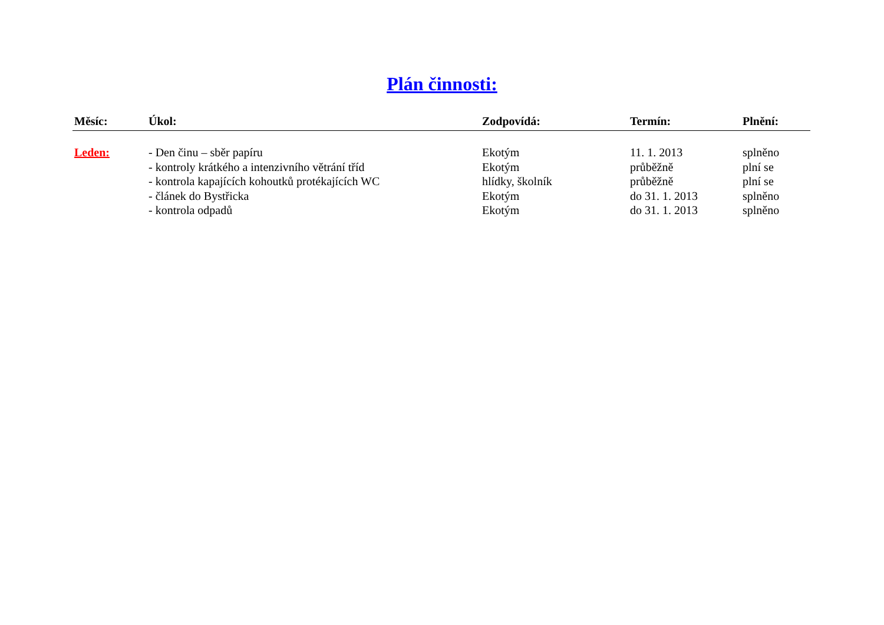Plán činnosti:
| Měsíc: | Úkol: | Zodpovídá: | Termín: | Plnění: |
| --- | --- | --- | --- | --- |
| Leden: | - Den činu – sběr papíru | Ekotým | 11. 1. 2013 | splněno |
| | - kontroly krátkého a intenzivního větrání tříd | Ekotým | průběžně | plní se |
| | - kontrola kapajících kohoutků protékajících WC | hlídky, školník | průběžně | plní se |
| | - článek do Bystřicka | Ekotým | do 31. 1. 2013 | splněno |
| | - kontrola odpadů | Ekotým | do 31. 1. 2013 | splněno |